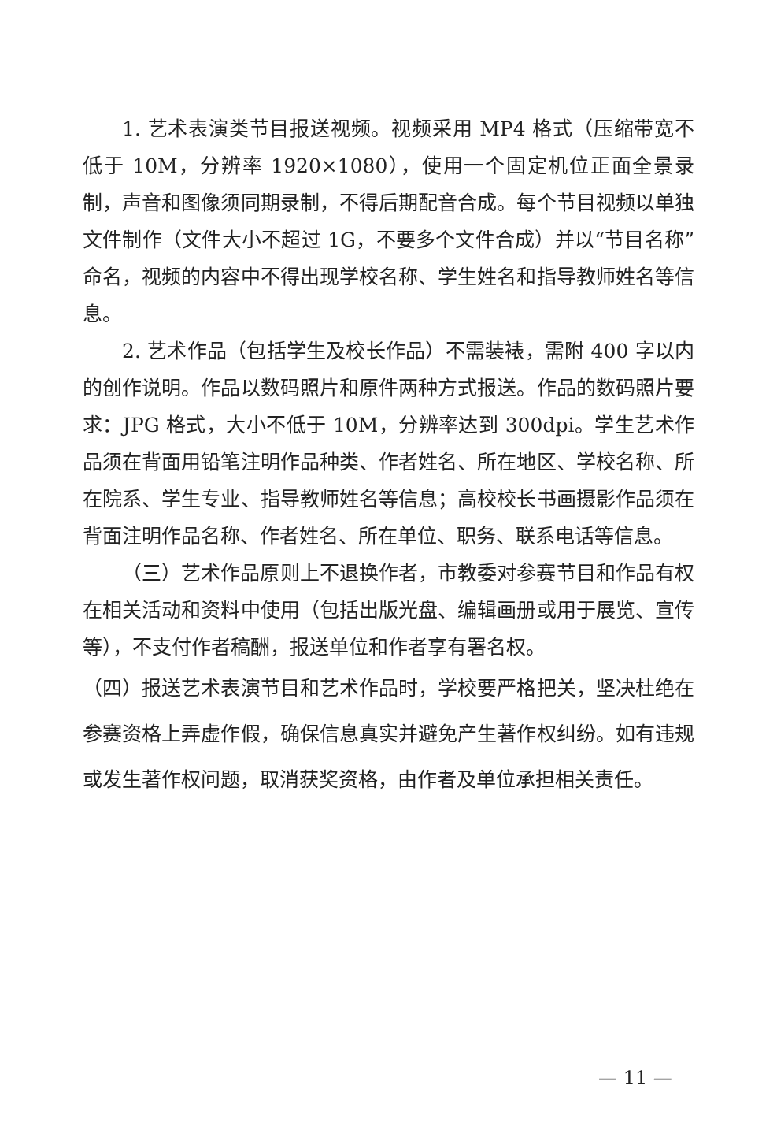1. 艺术表演类节目报送视频。视频采用 MP4 格式（压缩带宽不低于 10M，分辨率 1920×1080），使用一个固定机位正面全景录制，声音和图像须同期录制，不得后期配音合成。每个节目视频以单独文件制作（文件大小不超过 1G，不要多个文件合成）并以“节目名称”命名，视频的内容中不得出现学校名称、学生姓名和指导教师姓名等信息。
2. 艺术作品（包括学生及校长作品）不需装裱，需附 400 字以内的创作说明。作品以数码照片和原件两种方式报送。作品的数码照片要求：JPG 格式，大小不低于 10M，分辨率达到 300dpi。学生艺术作品须在背面用铅笔注明作品种类、作者姓名、所在地区、学校名称、所在院系、学生专业、指导教师姓名等信息；高校校长书画摄影作品须在背面注明作品名称、作者姓名、所在单位、职务、联系电话等信息。
（三）艺术作品原则上不退换作者，市教委对参赛节目和作品有权在相关活动和资料中使用（包括出版光盘、编辑画册或用于展览、宣传等），不支付作者稿酬，报送单位和作者享有署名权。
（四）报送艺术表演节目和艺术作品时，学校要严格把关，坚决杜绝在参赛资格上弄虚作假，确保信息真实并避免产生著作权纠纷。如有违规或发生著作权问题，取消获奖资格，由作者及单位承担相关责任。
— 11 —